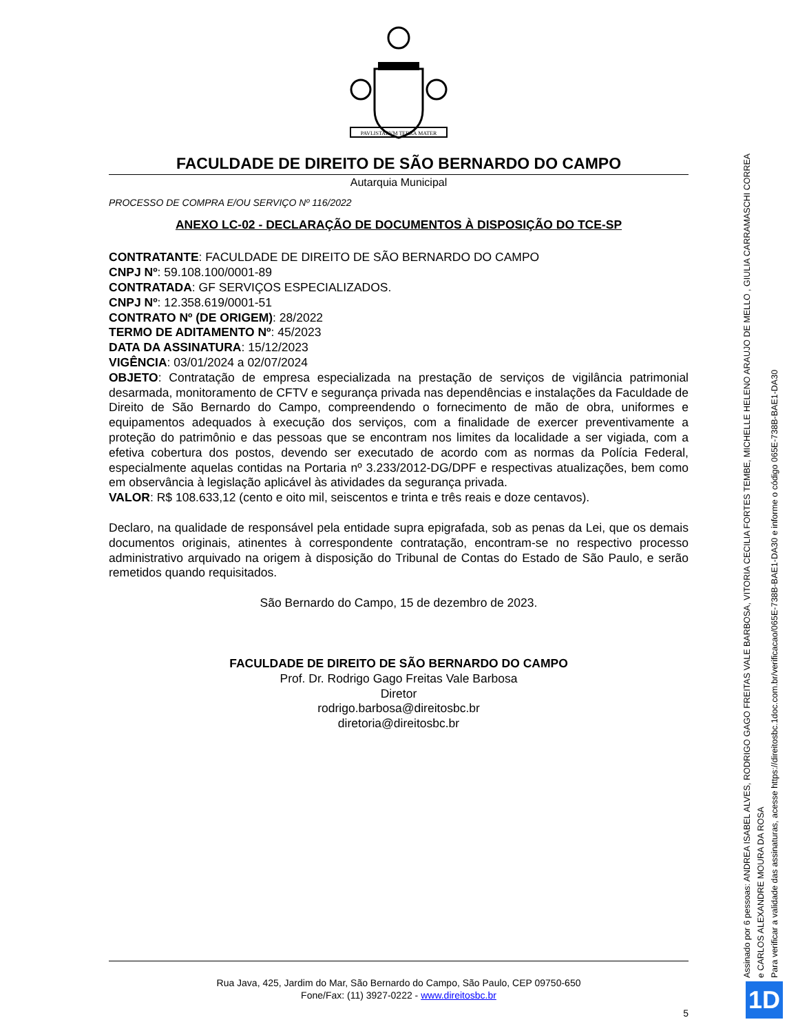PAVLISTARVM TERRA MATER
FACULDADE DE DIREITO DE SÃO BERNARDO DO CAMPO
Autarquia Municipal
PROCESSO DE COMPRA E/OU SERVIÇO Nº 116/2022
ANEXO LC-02 - DECLARAÇÃO DE DOCUMENTOS À DISPOSIÇÃO DO TCE-SP
CONTRATANTE: FACULDADE DE DIREITO DE SÃO BERNARDO DO CAMPO
CNPJ Nº: 59.108.100/0001-89
CONTRATADA: GF SERVIÇOS ESPECIALIZADOS.
CNPJ Nº: 12.358.619/0001-51
CONTRATO Nº (DE ORIGEM): 28/2022
TERMO DE ADITAMENTO Nº: 45/2023
DATA DA ASSINATURA: 15/12/2023
VIGÊNCIA: 03/01/2024 a 02/07/2024
OBJETO: Contratação de empresa especializada na prestação de serviços de vigilância patrimonial desarmada, monitoramento de CFTV e segurança privada nas dependências e instalações da Faculdade de Direito de São Bernardo do Campo, compreendendo o fornecimento de mão de obra, uniformes e equipamentos adequados à execução dos serviços, com a finalidade de exercer preventivamente a proteção do patrimônio e das pessoas que se encontram nos limites da localidade a ser vigiada, com a efetiva cobertura dos postos, devendo ser executado de acordo com as normas da Polícia Federal, especialmente aquelas contidas na Portaria nº 3.233/2012-DG/DPF e respectivas atualizações, bem como em observância à legislação aplicável às atividades da segurança privada.
VALOR: R$ 108.633,12 (cento e oito mil, seiscentos e trinta e três reais e doze centavos).
Declaro, na qualidade de responsável pela entidade supra epigrafada, sob as penas da Lei, que os demais documentos originais, atinentes à correspondente contratação, encontram-se no respectivo processo administrativo arquivado na origem à disposição do Tribunal de Contas do Estado de São Paulo, e serão remetidos quando requisitados.
São Bernardo do Campo, 15 de dezembro de 2023.
FACULDADE DE DIREITO DE SÃO BERNARDO DO CAMPO
Prof. Dr. Rodrigo Gago Freitas Vale Barbosa
Diretor
rodrigo.barbosa@direitosbc.br
diretoria@direitosbc.br
Rua Java, 425, Jardim do Mar, São Bernardo do Campo, São Paulo, CEP 09750-650
Fone/Fax: (11) 3927-0222 - www.direitosbc.br
5
Assinado por 6 pessoas: ANDREA ISABEL ALVES, RODRIGO GAGO FREITAS VALE BARBOSA, VITORIA CECILIA FORTES TEMBE, MICHELLE HELENO ARAUJO DE MELLO , GIULIA CARRAMASCHI CORREA
e CARLOS ALEXANDRE MOURA DA ROSA
Para verificar a validade das assinaturas, acesse https://direitosbc.1doc.com.br/verificacao/065E-738B-BAE1-DA30 e informe o código 065E-738B-BAE1-DA30
1D